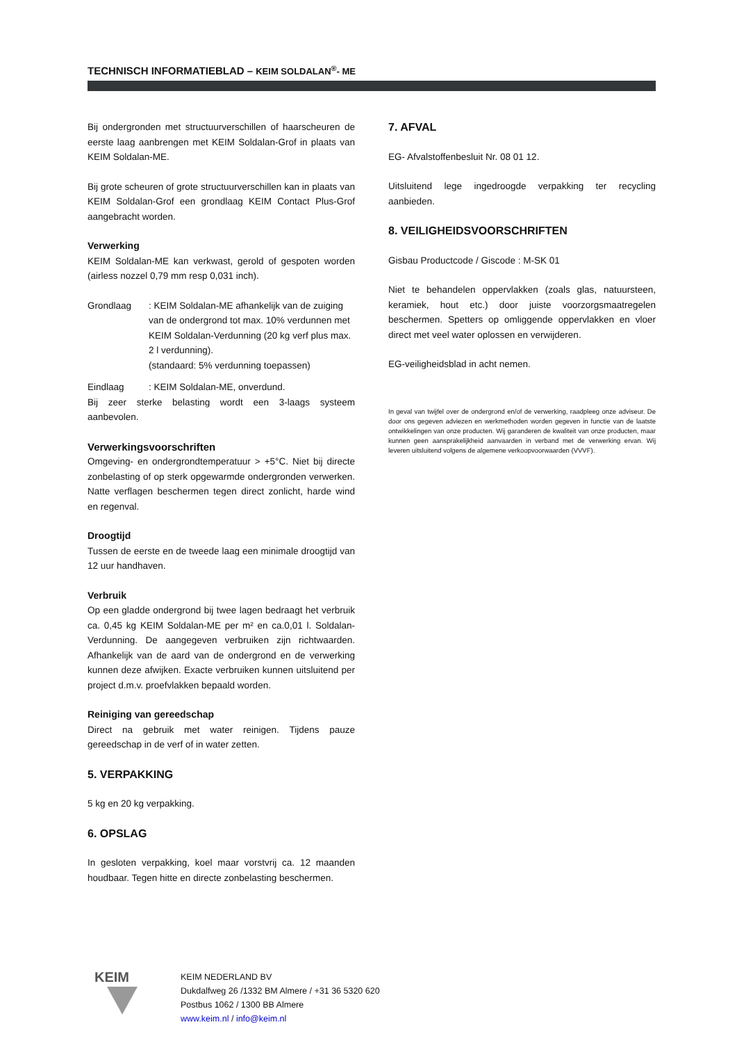TECHNISCH INFORMATIEBLAD – KEIM SOLDALAN<sup>®</sup>- ME
Bij ondergronden met structuurverschillen of haarscheuren de eerste laag aanbrengen met KEIM Soldalan-Grof in plaats van KEIM Soldalan-ME.
Bij grote scheuren of grote structuurverschillen kan in plaats van KEIM Soldalan-Grof een grondlaag KEIM Contact Plus-Grof aangebracht worden.
Verwerking
KEIM Soldalan-ME kan verkwast, gerold of gespoten worden (airless nozzel 0,79 mm resp 0,031 inch).
Grondlaag: KEIM Soldalan-ME afhankelijk van de zuiging van de ondergrond tot max. 10% verdunnen met KEIM Soldalan-Verdunning (20 kg verf plus max. 2 l verdunning).
(standaard: 5% verdunning toepassen)
Eindlaag: KEIM Soldalan-ME, onverdund.
Bij zeer sterke belasting wordt een 3-laags systeem aanbevolen.
Verwerkingsvoorschriften
Omgeving- en ondergrondtemperatuur > +5°C. Niet bij directe zonbelasting of op sterk opgewarmde ondergronden verwerken. Natte verflagen beschermen tegen direct zonlicht, harde wind en regenval.
Droogtijd
Tussen de eerste en de tweede laag een minimale droogtijd van 12 uur handhaven.
Verbruik
Op een gladde ondergrond bij twee lagen bedraagt het verbruik ca. 0,45 kg KEIM Soldalan-ME per m² en ca.0,01 l. Soldalan-Verdunning. De aangegeven verbruiken zijn richtwaarden. Afhankelijk van de aard van de ondergrond en de verwerking kunnen deze afwijken. Exacte verbruiken kunnen uitsluitend per project d.m.v. proefvlakken bepaald worden.
Reiniging van gereedschap
Direct na gebruik met water reinigen. Tijdens pauze gereedschap in de verf of in water zetten.
5. VERPAKKING
5 kg en 20 kg verpakking.
6. OPSLAG
In gesloten verpakking, koel maar vorstvrij ca. 12 maanden houdbaar. Tegen hitte en directe zonbelasting beschermen.
7. AFVAL
EG- Afvalstoffenbesluit Nr. 08 01 12.
Uitsluitend lege ingedroogde verpakking ter recycling aanbieden.
8. VEILIGHEIDSVOORSCHRIFTEN
Gisbau Productcode / Giscode : M-SK 01
Niet te behandelen oppervlakken (zoals glas, natuursteen, keramiek, hout etc.) door juiste voorzorgsmaatregelen beschermen. Spetters op omliggende oppervlakken en vloer direct met veel water oplossen en verwijderen.
EG-veiligheidsblad in acht nemen.
In geval van twijfel over de ondergrond en/of de verwerking, raadpleeg onze adviseur. De door ons gegeven adviezen en werkmethoden worden gegeven in functie van de laatste ontwikkelingen van onze producten. Wij garanderen de kwaliteit van onze producten, maar kunnen geen aansprakelijkheid aanvaarden in verband met de verwerking ervan. Wij leveren uitsluitend volgens de algemene verkoopvoorwaarden (VVVF).
KEIM
KEIM NEDERLAND BV
Dukdalfweg 26 /1332 BM Almere / +31 36 5320 620
Postbus 1062 / 1300 BB Almere
www.keim.nl / info@keim.nl